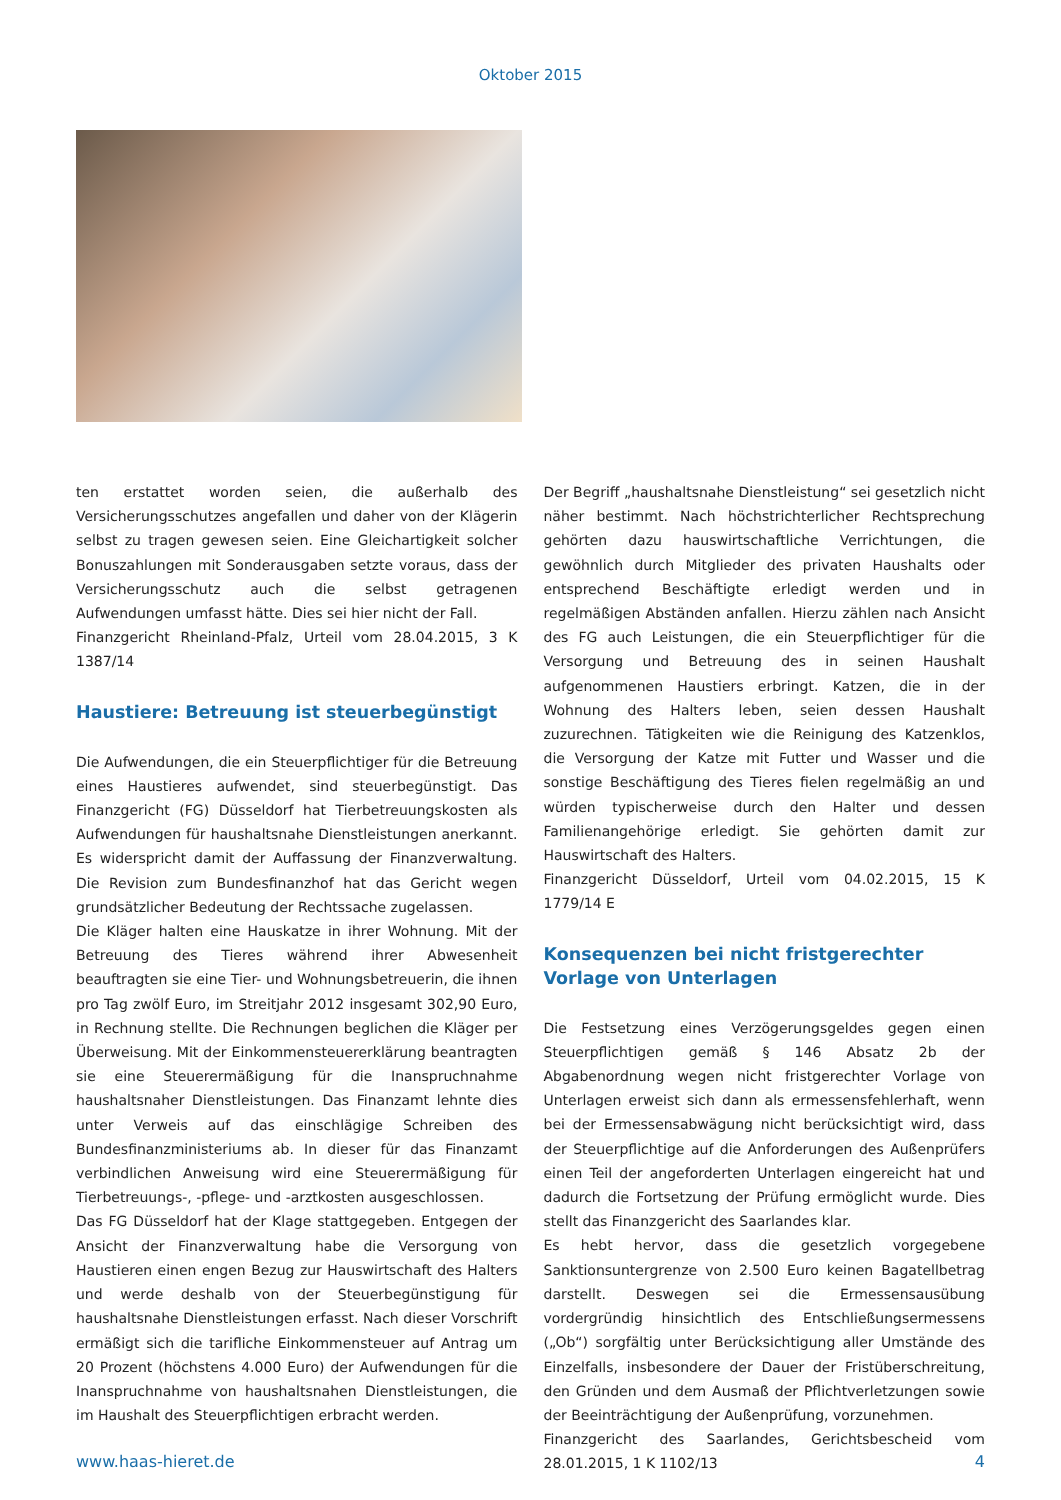Oktober 2015
ten erstattet worden seien, die außerhalb des Versicherungsschutzes angefallen und daher von der Klägerin selbst zu tragen gewesen seien. Eine Gleichartigkeit solcher Bonuszahlungen mit Sonderausgaben setzte voraus, dass der Versicherungsschutz auch die selbst getragenen Aufwendungen umfasst hätte. Dies sei hier nicht der Fall.
Finanzgericht Rheinland-Pfalz, Urteil vom 28.04.2015, 3 K 1387/14
Haustiere: Betreuung ist steuerbegünstigt
Die Aufwendungen, die ein Steuerpflichtiger für die Betreuung eines Haustieres aufwendet, sind steuerbegünstigt. Das Finanzgericht (FG) Düsseldorf hat Tierbetreuungskosten als Aufwendungen für haushaltsnahe Dienstleistungen anerkannt. Es widerspricht damit der Auffassung der Finanzverwaltung. Die Revision zum Bundesfinanzhof hat das Gericht wegen grundsätzlicher Bedeutung der Rechtssache zugelassen.
Die Kläger halten eine Hauskatze in ihrer Wohnung. Mit der Betreuung des Tieres während ihrer Abwesenheit beauftragten sie eine Tier- und Wohnungsbetreuerin, die ihnen pro Tag zwölf Euro, im Streitjahr 2012 insgesamt 302,90 Euro, in Rechnung stellte. Die Rechnungen beglichen die Kläger per Überweisung. Mit der Einkommensteuererklärung beantragten sie eine Steuerermäßigung für die Inanspruchnahme haushaltsnaher Dienstleistungen. Das Finanzamt lehnte dies unter Verweis auf das einschlägige Schreiben des Bundesfinanzministeriums ab. In dieser für das Finanzamt verbindlichen Anweisung wird eine Steuerermäßigung für Tierbetreuungs-, -pflege- und -arztkosten ausgeschlossen.
Das FG Düsseldorf hat der Klage stattgegeben. Entgegen der Ansicht der Finanzverwaltung habe die Versorgung von Haustieren einen engen Bezug zur Hauswirtschaft des Halters und werde deshalb von der Steuerbegünstigung für haushaltsnahe Dienstleistungen erfasst. Nach dieser Vorschrift ermäßigt sich die tarifliche Einkommensteuer auf Antrag um 20 Prozent (höchstens 4.000 Euro) der Aufwendungen für die Inanspruchnahme von haushaltsnahen Dienstleistungen, die im Haushalt des Steuerpflichtigen erbracht werden.
Der Begriff „haushaltsnahe Dienstleistung“ sei gesetzlich nicht näher bestimmt. Nach höchstrichterlicher Rechtsprechung gehörten dazu hauswirtschaftliche Verrichtungen, die gewöhnlich durch Mitglieder des privaten Haushalts oder entsprechend Beschäftigte erledigt werden und in regelmäßigen Abständen anfallen. Hierzu zählen nach Ansicht des FG auch Leistungen, die ein Steuerpflichtiger für die Versorgung und Betreuung des in seinen Haushalt aufgenommenen Haustiers erbringt. Katzen, die in der Wohnung des Halters leben, seien dessen Haushalt zuzurechnen. Tätigkeiten wie die Reinigung des Katzenklos, die Versorgung der Katze mit Futter und Wasser und die sonstige Beschäftigung des Tieres fielen regelmäßig an und würden typischerweise durch den Halter und dessen Familienangehörige erledigt. Sie gehörten damit zur Hauswirtschaft des Halters.
Finanzgericht Düsseldorf, Urteil vom 04.02.2015, 15 K 1779/14 E
Konsequenzen bei nicht fristgerechter Vorlage von Unterlagen
Die Festsetzung eines Verzögerungsgeldes gegen einen Steuerpflichtigen gemäß § 146 Absatz 2b der Abgabenordnung wegen nicht fristgerechter Vorlage von Unterlagen erweist sich dann als ermessensfehlerhaft, wenn bei der Ermessensabwägung nicht berücksichtigt wird, dass der Steuerpflichtige auf die Anforderungen des Außenprüfers einen Teil der angeforderten Unterlagen eingereicht hat und dadurch die Fortsetzung der Prüfung ermöglicht wurde. Dies stellt das Finanzgericht des Saarlandes klar.
Es hebt hervor, dass die gesetzlich vorgegebene Sanktionsuntergrenze von 2.500 Euro keinen Bagatellbetrag darstellt. Deswegen sei die Ermessensausübung vordergründig hinsichtlich des Entschließungsermessens („Ob“) sorgfältig unter Berücksichtigung aller Umstände des Einzelfalls, insbesondere der Dauer der Fristüberschreitung, den Gründen und dem Ausmaß der Pflichtverletzungen sowie der Beeinträchtigung der Außenprüfung, vorzunehmen.
Finanzgericht des Saarlandes, Gerichtsbescheid vom 28.01.2015, 1 K 1102/13
www.haas-hieret.de 4